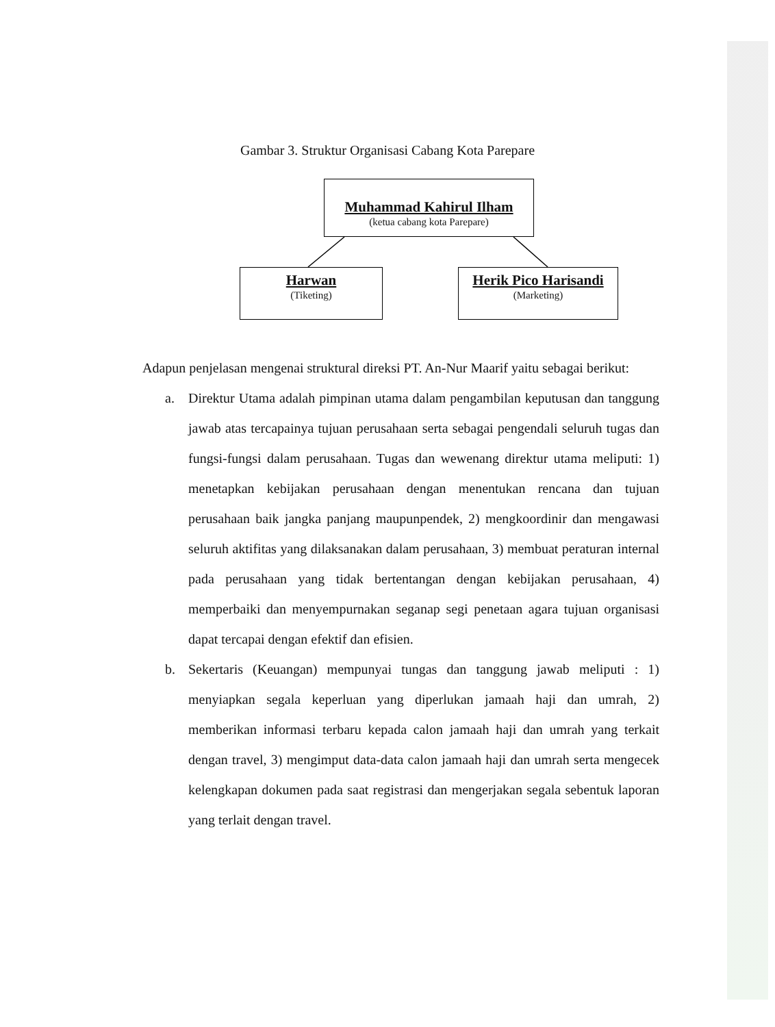Gambar 3. Struktur Organisasi Cabang Kota Parepare
Muhammad Kahirul Ilham
(ketua cabang kota Parepare)
Harwan
(Tiketing)
Herik Pico Harisandi
(Marketing)
Adapun penjelasan mengenai struktural direksi PT. An-Nur Maarif yaitu sebagai berikut:
a. Direktur Utama adalah pimpinan utama dalam pengambilan keputusan dan tanggung jawab atas tercapainya tujuan perusahaan serta sebagai pengendali seluruh tugas dan fungsi-fungsi dalam perusahaan. Tugas dan wewenang direktur utama meliputi: 1) menetapkan kebijakan perusahaan dengan menentukan rencana dan tujuan perusahaan baik jangka panjang maupunpendek, 2) mengkoordinir dan mengawasi seluruh aktifitas yang dilaksanakan dalam perusahaan, 3) membuat peraturan internal pada perusahaan yang tidak bertentangan dengan kebijakan perusahaan, 4) memperbaiki dan menyempurnakan seganap segi penetaan agara tujuan organisasi dapat tercapai dengan efektif dan efisien.
b. Sekertaris (Keuangan) mempunyai tungas dan tanggung jawab meliputi : 1) menyiapkan segala keperluan yang diperlukan jamaah haji dan umrah, 2) memberikan informasi terbaru kepada calon jamaah haji dan umrah yang terkait dengan travel, 3) mengimput data-data calon jamaah haji dan umrah serta mengecek kelengkapan dokumen pada saat registrasi dan mengerjakan segala sebentuk laporan yang terlait dengan travel.